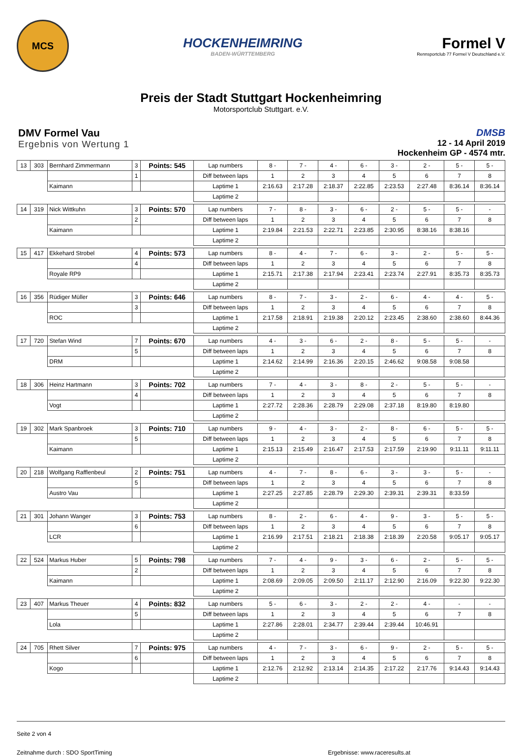MCS
HOCKENHEIMRING
BADEN-WÜRTTEMBERG
Formel V
Rennsportclub 77 Formel V Deutschland e.V.
Preis der Stadt Stuttgart Hockenheimring
Motorsportclub Stuttgart. e.V.
DMV Formel Vau
Ergebnis von Wertung 1
DMSB
12 - 14 April 2019
Hockenheim GP - 4574 mtr.
| 13 | 303 | Bernhard Zimmermann | 3 | Points: 545 | Lap numbers | 8 - | 7 - | 4 - | 6 - | 3 - | 2 - | 5 - | 5 - |
| | | | 1 | | Diff between laps | 1 | 2 | 3 | 4 | 5 | 6 | 7 | 8 |
| | | Kaimann | | | Laptime 1 | 2:16.63 | 2:17.28 | 2:18.37 | 2:22.85 | 2:23.53 | 2:27.48 | 8:36.14 | 8:36.14 |
| | | | | | Laptime 2 | | | | | | | | |
| 14 | 319 | Nick Wittkuhn | 3 | Points: 570 | Lap numbers | 7 - | 8 - | 3 - | 6 - | 2 - | 5 - | 5 - | - |
| | | | 2 | | Diff between laps | 1 | 2 | 3 | 4 | 5 | 6 | 7 | 8 |
| | | Kaimann | | | Laptime 1 | 2:19.84 | 2:21.53 | 2:22.71 | 2:23.85 | 2:30.95 | 8:38.16 | 8:38.16 | |
| | | | | | Laptime 2 | | | | | | | | |
| 15 | 417 | Ekkehard Strobel | 4 | Points: 573 | Lap numbers | 8 - | 4 - | 7 - | 6 - | 3 - | 2 - | 5 - | 5 - |
| | | | 4 | | Diff between laps | 1 | 2 | 3 | 4 | 5 | 6 | 7 | 8 |
| | | Royale RP9 | | | Laptime 1 | 2:15.71 | 2:17.38 | 2:17.94 | 2:23.41 | 2:23.74 | 2:27.91 | 8:35.73 | 8:35.73 |
| | | | | | Laptime 2 | | | | | | | | |
| 16 | 356 | Rüdiger Müller | 3 | Points: 646 | Lap numbers | 8 - | 7 - | 3 - | 2 - | 6 - | 4 - | 4 - | 5 - |
| | | | 3 | | Diff between laps | 1 | 2 | 3 | 4 | 5 | 6 | 7 | 8 |
| | | ROC | | | Laptime 1 | 2:17.58 | 2:18.91 | 2:19.38 | 2:20.12 | 2:23.45 | 2:38.60 | 2:38.60 | 8:44.36 |
| | | | | | Laptime 2 | | | | | | | | |
| 17 | 720 | Stefan Wind | 7 | Points: 670 | Lap numbers | 4 - | 3 - | 6 - | 2 - | 8 - | 5 - | 5 - | - |
| | | | 5 | | Diff between laps | 1 | 2 | 3 | 4 | 5 | 6 | 7 | 8 |
| | | DRM | | | Laptime 1 | 2:14.62 | 2:14.99 | 2:16.36 | 2:20.15 | 2:46.62 | 9:08.58 | 9:08.58 | |
| | | | | | Laptime 2 | | | | | | | | |
| 18 | 306 | Heinz Hartmann | 3 | Points: 702 | Lap numbers | 7 - | 4 - | 3 - | 8 - | 2 - | 5 - | 5 - | - |
| | | | 4 | | Diff between laps | 1 | 2 | 3 | 4 | 5 | 6 | 7 | 8 |
| | | Vogt | | | Laptime 1 | 2:27.72 | 2:28.36 | 2:28.79 | 2:29.08 | 2:37.18 | 8:19.80 | 8:19.80 | |
| | | | | | Laptime 2 | | | | | | | | |
| 19 | 302 | Mark Spanbroek | 3 | Points: 710 | Lap numbers | 9 - | 4 - | 3 - | 2 - | 8 - | 6 - | 5 - | 5 - |
| | | | 5 | | Diff between laps | 1 | 2 | 3 | 4 | 5 | 6 | 7 | 8 |
| | | Kaimann | | | Laptime 1 | 2:15.13 | 2:15.49 | 2:16.47 | 2:17.53 | 2:17.59 | 2:19.90 | 9:11.11 | 9:11.11 |
| | | | | | Laptime 2 | | | | | | | | |
| 20 | 218 | Wolfgang Rafflenbeul | 2 | Points: 751 | Lap numbers | 4 - | 7 - | 8 - | 6 - | 3 - | 3 - | 5 - | - |
| | | | 5 | | Diff between laps | 1 | 2 | 3 | 4 | 5 | 6 | 7 | 8 |
| | | Austro Vau | | | Laptime 1 | 2:27.25 | 2:27.85 | 2:28.79 | 2:29.30 | 2:39.31 | 2:39.31 | 8:33.59 | |
| | | | | | Laptime 2 | | | | | | | | |
| 21 | 301 | Johann Wanger | 3 | Points: 753 | Lap numbers | 8 - | 2 - | 6 - | 4 - | 9 - | 3 - | 5 - | 5 - |
| | | | 6 | | Diff between laps | 1 | 2 | 3 | 4 | 5 | 6 | 7 | 8 |
| | | LCR | | | Laptime 1 | 2:16.99 | 2:17.51 | 2:18.21 | 2:18.38 | 2:18.39 | 2:20.58 | 9:05.17 | 9:05.17 |
| | | | | | Laptime 2 | | | | | | | | |
| 22 | 524 | Markus Huber | 5 | Points: 798 | Lap numbers | 7 - | 4 - | 9 - | 3 - | 6 - | 2 - | 5 - | 5 - |
| | | | 2 | | Diff between laps | 1 | 2 | 3 | 4 | 5 | 6 | 7 | 8 |
| | | Kaimann | | | Laptime 1 | 2:08.69 | 2:09.05 | 2:09.50 | 2:11.17 | 2:12.90 | 2:16.09 | 9:22.30 | 9:22.30 |
| | | | | | Laptime 2 | | | | | | | | |
| 23 | 407 | Markus Theuer | 4 | Points: 832 | Lap numbers | 5 - | 6 - | 3 - | 2 - | 2 - | 4 - | - | - |
| | | | 5 | | Diff between laps | 1 | 2 | 3 | 4 | 5 | 6 | 7 | 8 |
| | | Lola | | | Laptime 1 | 2:27.86 | 2:28.01 | 2:34.77 | 2:39.44 | 2:39.44 | 10:46.91 | | |
| | | | | | Laptime 2 | | | | | | | | |
| 24 | 705 | Rhett Silver | 7 | Points: 975 | Lap numbers | 4 - | 7 - | 3 - | 6 - | 9 - | 2 - | 5 - | 5 - |
| | | | 6 | | Diff between laps | 1 | 2 | 3 | 4 | 5 | 6 | 7 | 8 |
| | | Kogo | | | Laptime 1 | 2:12.76 | 2:12.92 | 2:13.14 | 2:14.35 | 2:17.22 | 2:17.76 | 9:14.43 | 9:14.43 |
| | | | | | Laptime 2 | | | | | | | | |
Seite 2 von 4
Zeitnahme durch : SDO SportTiming Ergebnisse: www.raceresults.at